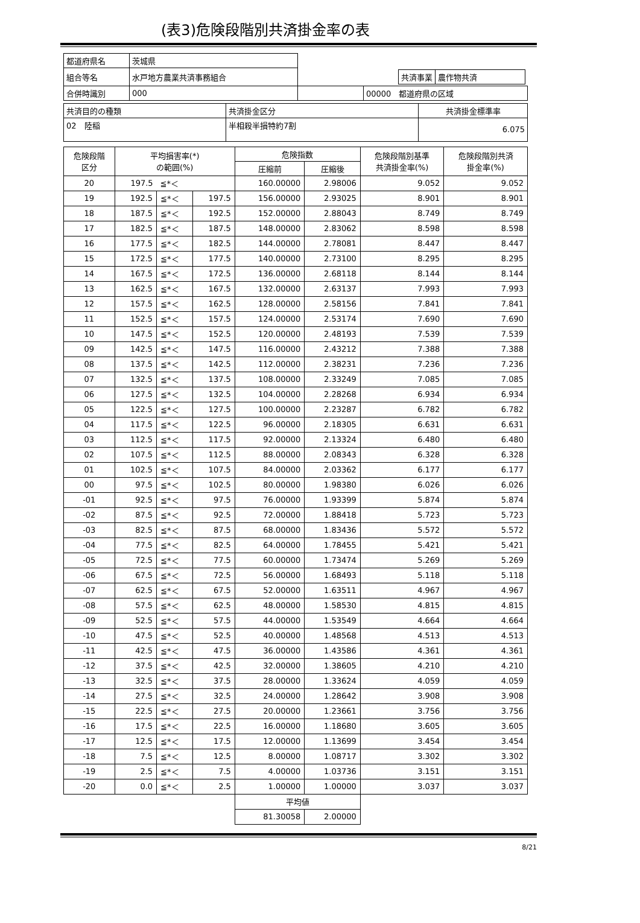(表3)危険段階別共済掛金率の表
| 都道府県名 | 茨城県 | | |
| 組合等名 | 水戸地方農業共済事務組合 | | / 共済事業 / 農作物共済 / |
| 合併時識別 | 000 | | 00000 都道府県の区域 |
| 共済目的の種類 | 共済掛金区分 | 共済掛金標準率 |
| 02 陸稲 | 半相殺半損特約7割 | 6.075 |
| 危険段階 区分 | 平均損害率(*) の範囲(%) | | | 危険指数 | | 危険段階別基準 共済掛金率(%) | 危険段階別共済 掛金率(%) |
| --- | --- | --- | --- | --- | --- | --- | --- |
| | | | | 圧縮前 | 圧縮後 | | |
| 20 | 197.5 | ≦*＜ | | 160.00000 | 2.98006 | 9.052 | 9.052 |
| 19 | 192.5 | ≦*＜ | 197.5 | 156.00000 | 2.93025 | 8.901 | 8.901 |
| 18 | 187.5 | ≦*＜ | 192.5 | 152.00000 | 2.88043 | 8.749 | 8.749 |
| 17 | 182.5 | ≦*＜ | 187.5 | 148.00000 | 2.83062 | 8.598 | 8.598 |
| 16 | 177.5 | ≦*＜ | 182.5 | 144.00000 | 2.78081 | 8.447 | 8.447 |
| 15 | 172.5 | ≦*＜ | 177.5 | 140.00000 | 2.73100 | 8.295 | 8.295 |
| 14 | 167.5 | ≦*＜ | 172.5 | 136.00000 | 2.68118 | 8.144 | 8.144 |
| 13 | 162.5 | ≦*＜ | 167.5 | 132.00000 | 2.63137 | 7.993 | 7.993 |
| 12 | 157.5 | ≦*＜ | 162.5 | 128.00000 | 2.58156 | 7.841 | 7.841 |
| 11 | 152.5 | ≦*＜ | 157.5 | 124.00000 | 2.53174 | 7.690 | 7.690 |
| 10 | 147.5 | ≦*＜ | 152.5 | 120.00000 | 2.48193 | 7.539 | 7.539 |
| 09 | 142.5 | ≦*＜ | 147.5 | 116.00000 | 2.43212 | 7.388 | 7.388 |
| 08 | 137.5 | ≦*＜ | 142.5 | 112.00000 | 2.38231 | 7.236 | 7.236 |
| 07 | 132.5 | ≦*＜ | 137.5 | 108.00000 | 2.33249 | 7.085 | 7.085 |
| 06 | 127.5 | ≦*＜ | 132.5 | 104.00000 | 2.28268 | 6.934 | 6.934 |
| 05 | 122.5 | ≦*＜ | 127.5 | 100.00000 | 2.23287 | 6.782 | 6.782 |
| 04 | 117.5 | ≦*＜ | 122.5 | 96.00000 | 2.18305 | 6.631 | 6.631 |
| 03 | 112.5 | ≦*＜ | 117.5 | 92.00000 | 2.13324 | 6.480 | 6.480 |
| 02 | 107.5 | ≦*＜ | 112.5 | 88.00000 | 2.08343 | 6.328 | 6.328 |
| 01 | 102.5 | ≦*＜ | 107.5 | 84.00000 | 2.03362 | 6.177 | 6.177 |
| 00 | 97.5 | ≦*＜ | 102.5 | 80.00000 | 1.98380 | 6.026 | 6.026 |
| -01 | 92.5 | ≦*＜ | 97.5 | 76.00000 | 1.93399 | 5.874 | 5.874 |
| -02 | 87.5 | ≦*＜ | 92.5 | 72.00000 | 1.88418 | 5.723 | 5.723 |
| -03 | 82.5 | ≦*＜ | 87.5 | 68.00000 | 1.83436 | 5.572 | 5.572 |
| -04 | 77.5 | ≦*＜ | 82.5 | 64.00000 | 1.78455 | 5.421 | 5.421 |
| -05 | 72.5 | ≦*＜ | 77.5 | 60.00000 | 1.73474 | 5.269 | 5.269 |
| -06 | 67.5 | ≦*＜ | 72.5 | 56.00000 | 1.68493 | 5.118 | 5.118 |
| -07 | 62.5 | ≦*＜ | 67.5 | 52.00000 | 1.63511 | 4.967 | 4.967 |
| -08 | 57.5 | ≦*＜ | 62.5 | 48.00000 | 1.58530 | 4.815 | 4.815 |
| -09 | 52.5 | ≦*＜ | 57.5 | 44.00000 | 1.53549 | 4.664 | 4.664 |
| -10 | 47.5 | ≦*＜ | 52.5 | 40.00000 | 1.48568 | 4.513 | 4.513 |
| -11 | 42.5 | ≦*＜ | 47.5 | 36.00000 | 1.43586 | 4.361 | 4.361 |
| -12 | 37.5 | ≦*＜ | 42.5 | 32.00000 | 1.38605 | 4.210 | 4.210 |
| -13 | 32.5 | ≦*＜ | 37.5 | 28.00000 | 1.33624 | 4.059 | 4.059 |
| -14 | 27.5 | ≦*＜ | 32.5 | 24.00000 | 1.28642 | 3.908 | 3.908 |
| -15 | 22.5 | ≦*＜ | 27.5 | 20.00000 | 1.23661 | 3.756 | 3.756 |
| -16 | 17.5 | ≦*＜ | 22.5 | 16.00000 | 1.18680 | 3.605 | 3.605 |
| -17 | 12.5 | ≦*＜ | 17.5 | 12.00000 | 1.13699 | 3.454 | 3.454 |
| -18 | 7.5 | ≦*＜ | 12.5 | 8.00000 | 1.08717 | 3.302 | 3.302 |
| -19 | 2.5 | ≦*＜ | 7.5 | 4.00000 | 1.03736 | 3.151 | 3.151 |
| -20 | 0.0 | ≦*＜ | 2.5 | 1.00000 | 1.00000 | 3.037 | 3.037 |
| | | | | 平均値 | | | |
| | | | | 81.30058 | 2.00000 | | |
8/21